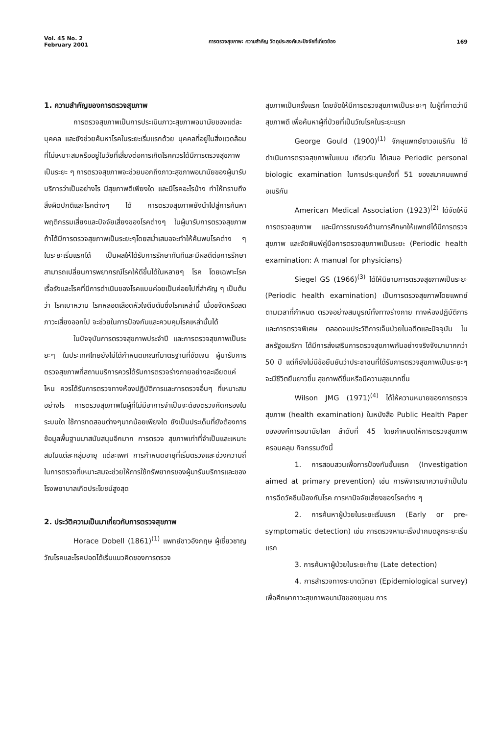Vol. 45 No. 2
February 2001
การตรวจสุขภาพ: ความสำคัญ วัตถุประสงค์และปัจจัยที่เกี่ยวข้อง
169
1. ความสำคัญของการตรวจสุขภาพ
การตรวจสุขภาพเป็นการประเมินภาวะสุขภาพอนามัยของแต่ละบุคคล และยังช่วยค้นหาโรคในระยะเริ่มแรกด้วย บุคคลที่อยู่ในสิ่งแวดล้อมที่ไม่เหมาะสมหรืออยู่ในวัยที่เสี่ยงต่อการเกิดโรคควรได้มีการตรวจสุขภาพเป็นระยะ ๆ การตรวจสุขภาพจะช่วยบอกถึงภาวะสุขภาพอนามัยของผู้มารับบริการว่าเป็นอย่างไร มีสุขภาพดีเพียงใด และมีโรคอะไรบ้าง ทำให้ทราบถึงสิ่งผิดปกติและโรคต่างๆ ได้ การตรวจสุขภาพยังนำไปสู่การค้นหาพฤติกรรมเสี่ยงและปัจจัยเสี่ยงของโรคต่างๆ ในผู้มารับการตรวจสุขภาพ ถ้าได้มีการตรวจสุขภาพเป็นระยะๆโดยสม่ำเสมอจะทำให้ค้นพบโรคต่าง ๆ ในระยะเริ่มแรกได้ เป็นผลให้ได้รับการรักษาทันทีและมีผลดีต่อการรักษา สามารถเปลี่ยนการพยากรณ์โรคให้ดีขึ้นได้ในหลายๆ โรค โดยเฉพาะโรคเรื้อรังและโรคที่มีการดำเนินของโรคแบบค่อยเป็นค่อยไปที่สำคัญ ๆ เป็นต้นว่า โรคเบาหวาน โรคหลอดเลือดหัวใจตีบตันซึ่งโรคเหล่านี้ เมื่อขจัดหรือลดภาวะเสี่ยงออกไป จะช่วยในการป้องกันและควบคุมโรคเหล่านั้นได้
ในปัจจุบันการตรวจสุขภาพประจำปี และการตรวจสุขภาพเป็นระยะๆ ในประเทศไทยยังไม่ได้กำหนดเกณฑ์มาตรฐานที่ชัดเจน ผู้มารับการตรวจสุขภาพที่สถานบริการควรได้รับการตรวจร่างกายอย่างละเอียดแค่ไหน ควรได้รับการตรวจทางห้องปฏิบัติการและการตรวจอื่นๆ ที่เหมาะสม อย่างไร การตรวจสุขภาพในผู้ที่ไม่มีอาการจำเป็นจะต้องตรวจคัดกรองในระบบใด ใช้การทดสอบต่างๆมากน้อยเพียงใด ยังเป็นประเด็นที่ยังต้องการข้อมูลพื้นฐานมาสนับสนุนอีกมาก การตรวจ สุขภาพเท่าที่จำเป็นและเหมาะสมในแต่ละกลุ่มอายุ แต่ละเพศ การกำหนดอายุที่เริ่มตรวจและช่วงความถี่ในการตรวจที่เหมาะสมจะช่วยให้การใช้ทรัพยากรของผู้มารับบริการและของโรงพยาบาลเกิดประโยชน์สูงสุด
2. ประวัติความเป็นมาเกี่ยวกับการตรวจสุขภาพ
Horace Dobell (1861)<sup>(1)</sup> แพทย์ชาวอังกฤษ ผู้เชี่ยวชาญวัณโรคและโรคปอดได้เริ่มแนวคิดของการตรวจ
สุขภาพเป็นครั้งแรก โดยจัดให้มีการตรวจสุขภาพเป็นระยะๆ ในผู้ที่คาดว่ามีสุขภาพดี เพื่อค้นหาผู้ที่ป่วยที่เป็นวัณโรคในระยะแรก
George Gould (1900)<sup>(1)</sup> จักษุแพทย์ชาวอเมริกัน ได้ดำเนินการตรวจสุขภาพในแบบ เดียวกัน ได้เสนอ Periodic personal biologic examination ในการประชุมครั้งที่ 51 ของสมาคมแพทย์อเมริกัน
American Medical Association (1923)<sup>(2)</sup> ได้จัดให้มีการตรวจสุขภาพ และมีการรณรงค์ด้านการศึกษาให้แพทย์ได้มีการตรวจสุขภาพ และจัดพิมพ์คู่มือการตรวจสุขภาพเป็นระยะ (Periodic health examination: A manual for physicians)
Siegel GS (1966)<sup>(3)</sup> ได้ให้นิยามการตรวจสุขภาพเป็นระยะ (Periodic health examination) เป็นการตรวจสุขภาพโดยแพทย์ตามเวลาที่กำหนด ตรวจอย่างสมบูรณ์ทั้งทางร่างกาย ทางห้องปฏิบัติการและการตรวจพิเศษ ตลอดจนประวัติการเจ็บป่วยในอดีตและปัจจุบัน ในสหรัฐอเมริกา ได้มีการส่งเสริมการตรวจสุขภาพกันอย่างจริงจังมามากกว่า 50 ปี แต่ก็ยังไม่มีข้อยืนยันว่าประชาชนที่ได้รับการตรวจสุขภาพเป็นระยะๆ จะมีชีวิตยืนยาวขึ้น สุขภาพดีขึ้นหรือมีความสุขมากขึ้น
Wilson JMG (1971)<sup>(4)</sup> ได้ให้ความหมายของการตรวจสุขภาพ (health examination) ในหนังสือ Public Health Paper ขององค์การอนามัยโลก ลำดับที่ 45 โดยกำหนดให้การตรวจสุขภาพครอบคลุม กิจกรรมดังนี้
1. การสอบสวนเพื่อการป้องกันขั้นแรก (Investigation aimed at primary prevention) เช่น การพิจารณาความจำเป็นในการฉีดวัคซีนป้องกันโรค การหาปัจจัยเสี่ยงของโรคต่าง ๆ
2. การค้นหาผู้ป่วยในระยะเริ่มแรก (Early or pre-symptomatic detection) เช่น การตรวจหามะเร็งปากมดลูกระยะเริ่มแรก
3. การค้นหาผู้ป่วยในระยะท้าย (Late detection)
4. การสำรวจทางระบาดวิทยา (Epidemiological survey) เพื่อศึกษาภาวะสุขภาพอนามัยของชุมชน การ